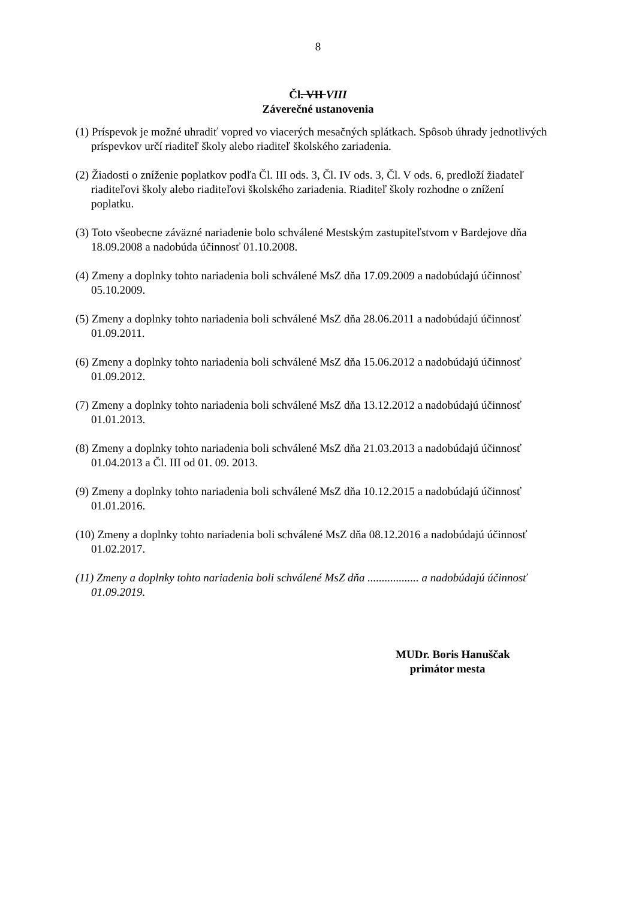8
Čl. VII VIII
Záverečné ustanovenia
(1) Príspevok je možné uhradiť vopred vo viacerých mesačných splátkach. Spôsob úhrady jednotlivých príspevkov určí riaditeľ školy alebo riaditeľ školského zariadenia.
(2) Žiadosti o zníženie poplatkov podľa Čl. III ods. 3, Čl. IV ods. 3, Čl. V ods. 6, predloží žiadateľ riaditeľovi školy alebo riaditeľovi školského zariadenia. Riaditeľ školy rozhodne o znížení poplatku.
(3) Toto všeobecne záväzné nariadenie bolo schválené Mestským zastupiteľstvom v Bardejove dňa 18.09.2008 a nadobúda účinnosť 01.10.2008.
(4) Zmeny a doplnky tohto nariadenia boli schválené MsZ dňa 17.09.2009 a nadobúdajú účinnosť 05.10.2009.
(5) Zmeny a doplnky tohto nariadenia boli schválené MsZ dňa 28.06.2011 a nadobúdajú účinnosť 01.09.2011.
(6) Zmeny a doplnky tohto nariadenia boli schválené MsZ dňa 15.06.2012 a nadobúdajú účinnosť 01.09.2012.
(7) Zmeny a doplnky tohto nariadenia boli schválené MsZ dňa 13.12.2012 a nadobúdajú účinnosť 01.01.2013.
(8) Zmeny a doplnky tohto nariadenia boli schválené MsZ dňa 21.03.2013 a nadobúdajú účinnosť 01.04.2013 a Čl. III od 01. 09. 2013.
(9) Zmeny a doplnky tohto nariadenia boli schválené MsZ dňa 10.12.2015 a nadobúdajú účinnosť 01.01.2016.
(10) Zmeny a doplnky tohto nariadenia boli schválené MsZ dňa 08.12.2016 a nadobúdajú účinnosť 01.02.2017.
(11) Zmeny a doplnky tohto nariadenia boli schválené MsZ dňa .................. a nadobúdajú účinnosť 01.09.2019.
MUDr. Boris Hanuščak
primátor mesta